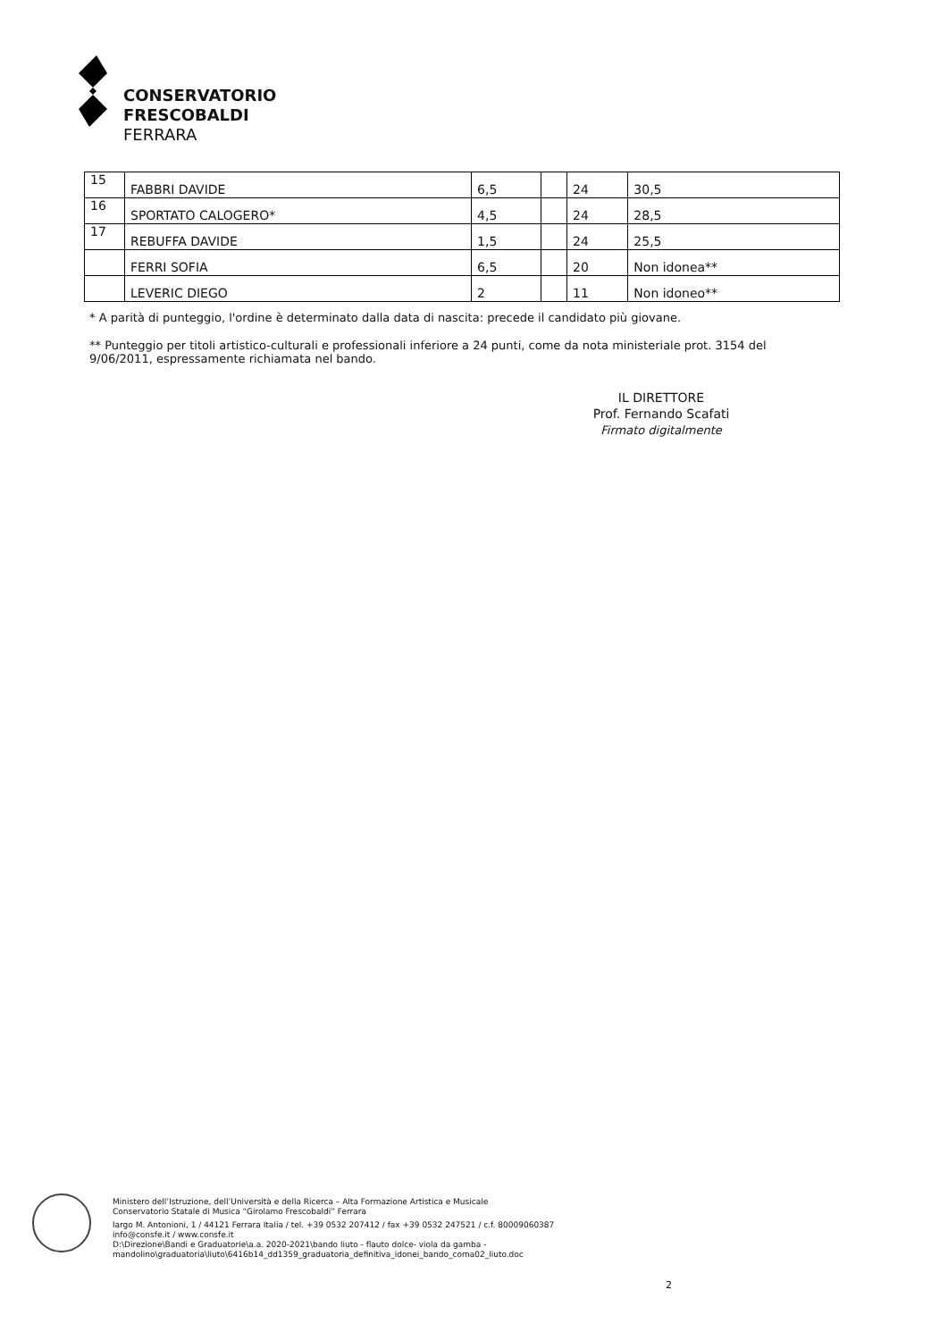CONSERVATORIO
FRESCOBALDI
FERRARA
| 15 | FABBRI DAVIDE | 6,5 | | 24 | 30,5 |
| 16 | SPORTATO CALOGERO* | 4,5 | | 24 | 28,5 |
| 17 | REBUFFA DAVIDE | 1,5 | | 24 | 25,5 |
| | FERRI SOFIA | 6,5 | | 20 | Non idonea** |
| | LEVERIC DIEGO | 2 | | 11 | Non idoneo** |
* A parità di punteggio, l'ordine è determinato dalla data di nascita: precede il candidato più giovane.
** Punteggio per titoli artistico-culturali e professionali inferiore a 24 punti, come da nota ministeriale prot. 3154 del 9/06/2011, espressamente richiamata nel bando.
IL DIRETTORE
Prof. Fernando Scafati
Firmato digitalmente
Ministero dell’Istruzione, dell’Università e della Ricerca – Alta Formazione Artistica e Musicale
Conservatorio Statale di Musica “Girolamo Frescobaldi” Ferrara
largo M. Antonioni, 1 / 44121 Ferrara Italia / tel. +39 0532 207412 / fax +39 0532 247521 / c.f. 80009060387
info@consfe.it / www.consfe.it
D:\Direzione\Bandi e Graduatorie\a.a. 2020-2021\bando liuto - flauto dolce- viola da gamba -
mandolino\graduatoria\liuto\6416b14_dd1359_graduatoria_definitiva_idonei_bando_coma02_liuto.doc
2